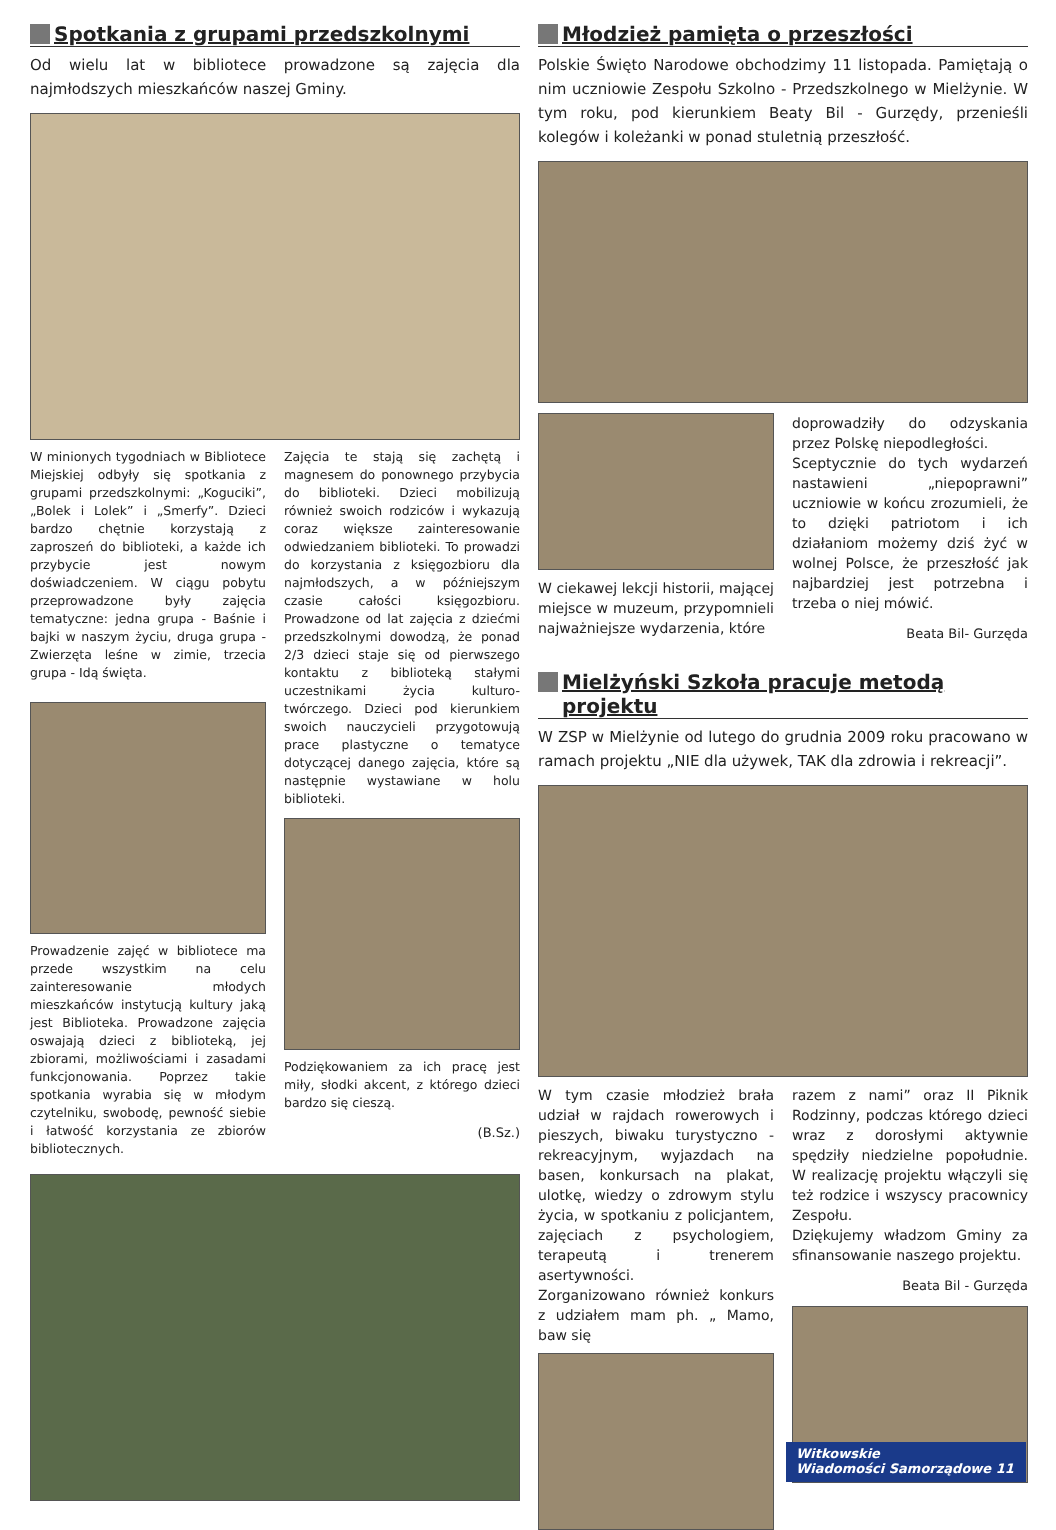Spotkania z grupami przedszkolnymi
Od wielu lat w bibliotece prowadzone są zajęcia dla najmłodszych mieszkańców naszej Gminy.
W minionych tygodniach w Bibliotece Miejskiej odbyły się spotkania z grupami przedszkolnymi: „Koguciki”, „Bolek i Lolek” i „Smerfy”. Dzieci bardzo chętnie korzystają z zaproszeń do biblioteki, a każde ich przybycie jest nowym doświadczeniem. W ciągu pobytu przeprowadzone były zajęcia tematyczne: jedna grupa - Baśnie i bajki w naszym życiu, druga grupa - Zwierzęta leśne w zimie, trzecia grupa - Idą święta.
Prowadzenie zajęć w bibliotece ma przede wszystkim na celu zainteresowanie młodych mieszkańców instytucją kultury jaką jest Biblioteka. Prowadzone zajęcia oswajają dzieci z biblioteką, jej zbiorami, możliwościami i zasadami funkcjonowania. Poprzez takie spotkania wyrabia się w młodym czytelniku, swobodę, pewność siebie i łatwość korzystania ze zbiorów bibliotecznych.
Zajęcia te stają się zachętą i magnesem do ponownego przybycia do biblioteki. Dzieci mobilizują również swoich rodziców i wykazują coraz większe zainteresowanie odwiedzaniem biblioteki. To prowadzi do korzystania z księgozbioru dla najmłodszych, a w późniejszym czasie całości księgozbioru. Prowadzone od lat zajęcia z dziećmi przedszkolnymi dowodzą, że ponad 2/3 dzieci staje się od pierwszego kontaktu z biblioteką stałymi uczestnikami życia kulturo-twórczego. Dzieci pod kierunkiem swoich nauczycieli przygotowują prace plastyczne o tematyce dotyczącej danego zajęcia, które są następnie wystawiane w holu biblioteki.
Podziękowaniem za ich pracę jest miły, słodki akcent, z którego dzieci bardzo się cieszą.
(B.Sz.)
Młodzież pamięta o przeszłości
Polskie Święto Narodowe obchodzimy 11 listopada. Pamiętają o nim uczniowie Zespołu Szkolno - Przedszkolnego w Mielżynie. W tym roku, pod kierunkiem Beaty Bil - Gurzędy, przenieśli kolegów i koleżanki w ponad stuletnią przeszłość.
W ciekawej lekcji historii, mającej miejsce w muzeum, przypomnieli najważniejsze wydarzenia, które
doprowadziły do odzyskania przez Polskę niepodległości.
Sceptycznie do tych wydarzeń nastawieni „niepoprawni” uczniowie w końcu zrozumieli, że to dzięki patriotom i ich działaniom możemy dziś żyć w wolnej Polsce, że przeszłość jak najbardziej jest potrzebna i trzeba o niej mówić.
Beata Bil- Gurzęda
Mielżyński Szkoła pracuje metodą projektu
W ZSP w Mielżynie od lutego do grudnia 2009 roku pracowano w ramach projektu „NIE dla używek, TAK dla zdrowia i rekreacji”.
W tym czasie młodzież brała udział w rajdach rowerowych i pieszych, biwaku turystyczno - rekreacyjnym, wyjazdach na basen, konkursach na plakat, ulotkę, wiedzy o zdrowym stylu życia, w spotkaniu z policjantem, zajęciach z psychologiem, terapeutą i trenerem asertywności.
Zorganizowano również konkurs z udziałem mam ph. „ Mamo, baw się
razem z nami” oraz II Piknik Rodzinny, podczas którego dzieci wraz z dorosłymi aktywnie spędziły niedzielne popołudnie. W realizację projektu włączyli się też rodzice i wszyscy pracownicy Zespołu.
Dziękujemy władzom Gminy za sfinansowanie naszego projektu.
Beata Bil - Gurzęda
Witkowskie
Wiadomości Samorządowe 11